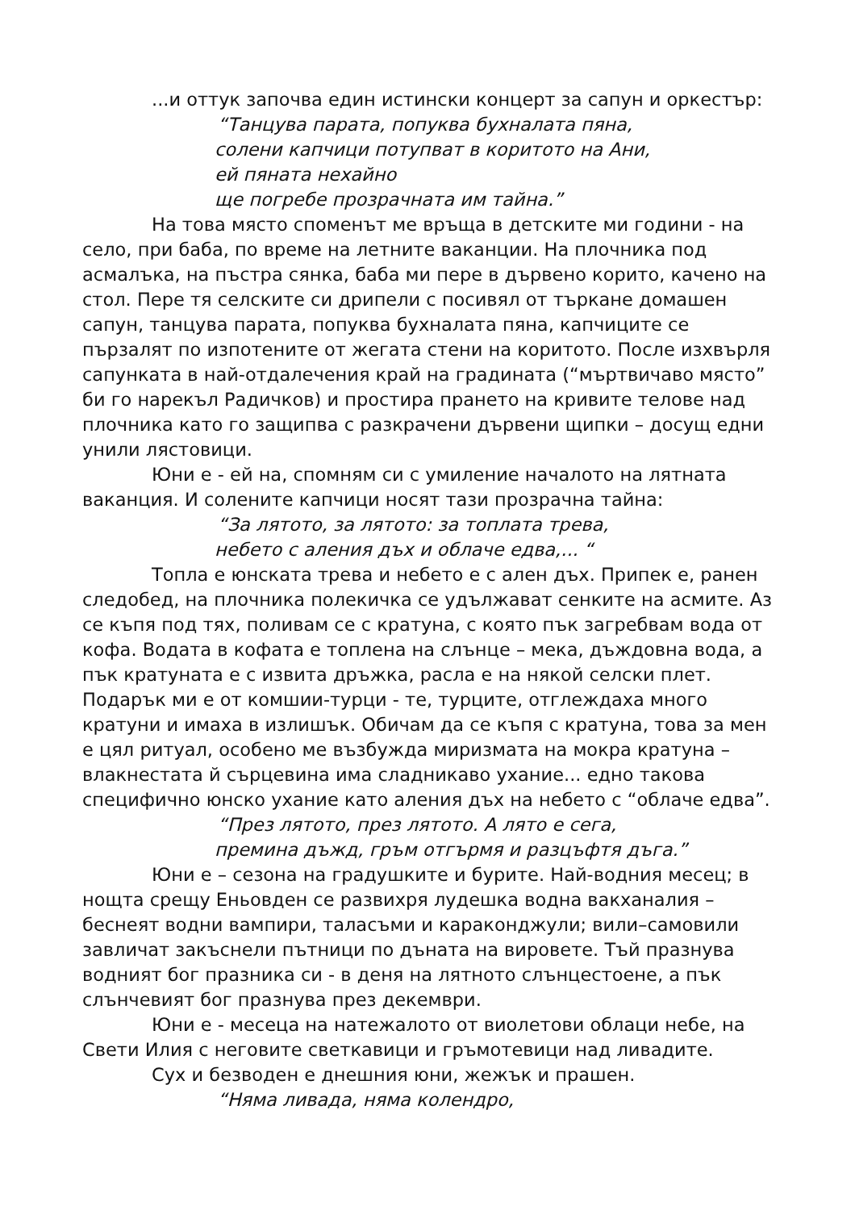...и оттук започва един истински концерт за сапун и оркестър:
“Танцува парата, попуква бухналата пяна,
солени капчици потупват в коритото на Ани,
ей пяната нехайно
ще погребе прозрачната им тайна.”
На това място споменът ме връща в детските ми години - на село, при баба, по време на летните ваканции. На плочника под асмалъка, на пъстра сянка, баба ми пере в дървено корито, качено на стол. Пере тя селските си дрипели с посивял от търкане домашен сапун, танцува парата, попуква бухналата пяна, капчиците се пързалят по изпотените от жегата стени на коритото. После изхвърля сапунката в най-отдалечения край на градината (“мъртвичаво място” би го нарекъл Радичков) и простира прането на кривите телове над плочника като го защипва с разкрачени дървени щипки – досущ едни унили лястовици.
Юни е - ей на, спомням си с умиление началото на лятната ваканция. И солените капчици носят тази прозрачна тайна:
“За лятото, за лятото: за топлата трева,
небето с аления дъх и облаче едва,... “
Топла е юнската трева и небето е с ален дъх. Припек е, ранен следобед, на плочника полекичка се удължават сенките на асмите. Аз се къпя под тях, поливам се с кратуна, с която пък загребвам вода от кофа. Водата в кофата е топлена на слънце – мека, дъждовна вода, а пък кратуната е с извита дръжка, расла е на някой селски плет. Подарък ми е от комшии-турци - те, турците, отглеждаха много кратуни и имаха в излишък. Обичам да се къпя с кратуна, това за мен е цял ритуал, особено ме възбужда миризмата на мокра кратуна – влакнестата й сърцевина има сладникаво ухание... едно такова специфично юнско ухание като аления дъх на небето с “облаче едва”.
“През лятото, през лятото. А лято е сега,
премина дъжд, гръм отгърмя и разцъфтя дъга.”
Юни е – сезона на градушките и бурите. Най-водния месец; в нощта срещу Еньовден се развихря лудешка водна вакханалия – беснеят водни вампири, таласъми и караконджули; вили–самовили завличат закъснели пътници по дъната на вировете. Тъй празнува водният бог празника си - в деня на лятното слънцестоене, а пък слънчевият бог празнува през декември.
Юни е - месеца на натежалото от виолетови облаци небе, на Свети Илия с неговите светкавици и гръмотевици над ливадите.
Сух и безводен е днешния юни, жежък и прашен.
“Няма ливада, няма колендро,